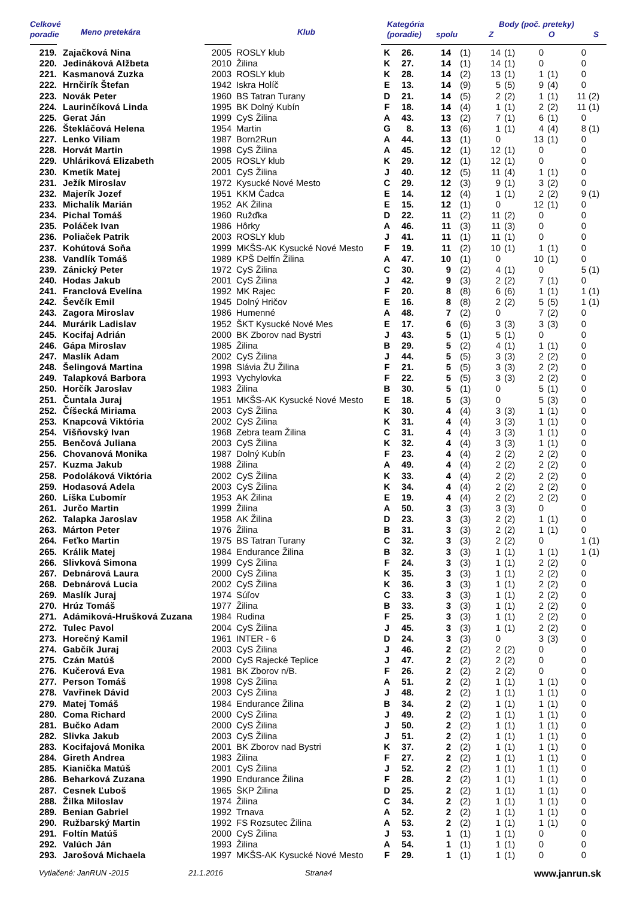| Celkové | Meno pretekára | | Klub | Kategória | | | Body (poč. preteky) | | | | | | | |
| --- | --- | --- | --- | --- | --- | --- | --- | --- | --- | --- | --- | --- | --- | --- |
| poradie | | | | (poradie) | | spolu | | Z | | O | | S | | |
| 219. | Zajačková Nina | 2005 | ROSLY klub | K | 26. | 14 | (1) | 14 | (1) | 0 | | 0 | | |
| 220. | Jedináková Alžbeta | 2010 | Žilina | K | 27. | 14 | (1) | 14 | (1) | 0 | | 0 | | |
| 221. | Kasmanová Zuzka | 2003 | ROSLY klub | K | 28. | 14 | (2) | 13 | (1) | 1 | (1) | 0 | | |
| 222. | Hrnčirík Štefan | 1942 | Iskra Holíč | E | 13. | 14 | (9) | 5 | (5) | 9 | (4) | 0 | | |
| 223. | Novák Peter | 1960 | BS Tatran Turany | D | 21. | 14 | (5) | 2 | (2) | 1 | (1) | 11 | (2) | |
| 224. | Laurinčíková Linda | 1995 | BK Dolný Kubín | F | 18. | 14 | (4) | 1 | (1) | 2 | (2) | 11 | (1) | |
| 225. | Gerat Ján | 1999 | CyS Žilina | A | 43. | 13 | (2) | 7 | (1) | 6 | (1) | 0 | | |
| 226. | Štekláčová Helena | 1954 | Martin | G | 8. | 13 | (6) | 1 | (1) | 4 | (4) | 8 | (1) | |
| 227. | Lenko Viliam | 1987 | Born2Run | A | 44. | 13 | (1) | 0 | | 13 | (1) | 0 | | |
| 228. | Horvát Martin | 1998 | CyS Žilina | A | 45. | 12 | (1) | 12 | (1) | 0 | | 0 | | |
| 229. | Uhláriková Elizabeth | 2005 | ROSLY klub | K | 29. | 12 | (1) | 12 | (1) | 0 | | 0 | | |
| 230. | Kmetík Matej | 2001 | CyS Žilina | J | 40. | 12 | (5) | 11 | (4) | 1 | (1) | 0 | | |
| 231. | Ježík Miroslav | 1972 | Kysucké Nové Mesto | C | 29. | 12 | (3) | 9 | (1) | 3 | (2) | 0 | | |
| 232. | Majerík Jozef | 1951 | KKM Čadca | E | 14. | 12 | (4) | 1 | (1) | 2 | (2) | 9 | (1) | |
| 233. | Michalík Marián | 1952 | AK Žilina | E | 15. | 12 | (1) | 0 | | 12 | (1) | 0 | | |
| 234. | Pichal Tomáš | 1960 | Ružďka | D | 22. | 11 | (2) | 11 | (2) | 0 | | 0 | | |
| 235. | Poláček Ivan | 1986 | Hôrky | A | 46. | 11 | (3) | 11 | (3) | 0 | | 0 | | |
| 236. | Poliaček Patrik | 2003 | ROSLY klub | J | 41. | 11 | (1) | 11 | (1) | 0 | | 0 | | |
| 237. | Kohútová Soňa | 1999 | MKŠS-AK Kysucké Nové Mesto | F | 19. | 11 | (2) | 10 | (1) | 1 | (1) | 0 | | |
| 238. | Vandlík Tomáš | 1989 | KPŠ Delfín Žilina | A | 47. | 10 | (1) | 0 | | 10 | (1) | 0 | | |
| 239. | Zánický Peter | 1972 | CyS Žilina | C | 30. | 9 | (2) | 4 | (1) | 0 | | 5 | (1) | |
| 240. | Hodas Jakub | 2001 | CyS Žilina | J | 42. | 9 | (3) | 2 | (2) | 7 | (1) | 0 | | |
| 241. | Franclová Evelína | 1992 | MK Rajec | F | 20. | 8 | (8) | 6 | (6) | 1 | (1) | 1 | (1) | |
| 242. | Ševčík Emil | 1945 | Dolný Hričov | E | 16. | 8 | (8) | 2 | (2) | 5 | (5) | 1 | (1) | |
| 243. | Zagora Miroslav | 1986 | Humenné | A | 48. | 7 | (2) | 0 | | 7 | (2) | 0 | | |
| 244. | Murárik Ladislav | 1952 | ŠKT Kysucké Nové Mes | E | 17. | 6 | (6) | 3 | (3) | 3 | (3) | 0 | | |
| 245. | Kocifaj Adrián | 2000 | BK Zborov nad Bystri | J | 43. | 5 | (1) | 5 | (1) | 0 | | 0 | | |
| 246. | Gápa Miroslav | 1985 | Žilina | B | 29. | 5 | (2) | 4 | (1) | 1 | (1) | 0 | | |
| 247. | Maslík Adam | 2002 | CyS Žilina | J | 44. | 5 | (5) | 3 | (3) | 2 | (2) | 0 | | |
| 248. | Šelingová Martina | 1998 | Slávia ŽU Žilina | F | 21. | 5 | (5) | 3 | (3) | 2 | (2) | 0 | | |
| 249. | Talapková Barbora | 1993 | Vychylovka | F | 22. | 5 | (5) | 3 | (3) | 2 | (2) | 0 | | |
| 250. | Horčík Jaroslav | 1983 | Žilina | B | 30. | 5 | (1) | 0 | | 5 | (1) | 0 | | |
| 251. | Čuntala Juraj | 1951 | MKŠS-AK Kysucké Nové Mesto | E | 18. | 5 | (3) | 0 | | 5 | (3) | 0 | | |
| 252. | Číšecká Miriama | 2003 | CyS Žilina | K | 30. | 4 | (4) | 3 | (3) | 1 | (1) | 0 | | |
| 253. | Knapcová Viktória | 2002 | CyS Žilina | K | 31. | 4 | (4) | 3 | (3) | 1 | (1) | 0 | | |
| 254. | Višňovský Ivan | 1968 | Zebra team Žilina | C | 31. | 4 | (4) | 3 | (3) | 1 | (1) | 0 | | |
| 255. | Benčová Juliana | 2003 | CyS Žilina | K | 32. | 4 | (4) | 3 | (3) | 1 | (1) | 0 | | |
| 256. | Chovanová Monika | 1987 | Dolný Kubín | F | 23. | 4 | (4) | 2 | (2) | 2 | (2) | 0 | | |
| 257. | Kuzma Jakub | 1988 | Žilina | A | 49. | 4 | (4) | 2 | (2) | 2 | (2) | 0 | | |
| 258. | Podoláková Viktória | 2002 | CyS Žilina | K | 33. | 4 | (4) | 2 | (2) | 2 | (2) | 0 | | |
| 259. | Hodasová Adela | 2003 | CyS Žilina | K | 34. | 4 | (4) | 2 | (2) | 2 | (2) | 0 | | |
| 260. | Líška Ľubomír | 1953 | AK Žilina | E | 19. | 4 | (4) | 2 | (2) | 2 | (2) | 0 | | |
| 261. | Jurčo Martin | 1999 | Žilina | A | 50. | 3 | (3) | 3 | (3) | 0 | | 0 | | |
| 262. | Talapka Jaroslav | 1958 | AK Žilina | D | 23. | 3 | (3) | 2 | (2) | 1 | (1) | 0 | | |
| 263. | Márton Peter | 1976 | Žilina | B | 31. | 3 | (3) | 2 | (2) | 1 | (1) | 0 | | |
| 264. | Feťko Martin | 1975 | BS Tatran Turany | C | 32. | 3 | (3) | 2 | (2) | 0 | | 1 | (1) | |
| 265. | Králik Matej | 1984 | Endurance Žilina | B | 32. | 3 | (3) | 1 | (1) | 1 | (1) | 1 | (1) | |
| 266. | Slivková Simona | 1999 | CyS Žilina | F | 24. | 3 | (3) | 1 | (1) | 2 | (2) | 0 | | |
| 267. | Debnárová Laura | 2000 | CyS Žilina | K | 35. | 3 | (3) | 1 | (1) | 2 | (2) | 0 | | |
| 268. | Debnárová Lucia | 2002 | CyS Žilina | K | 36. | 3 | (3) | 1 | (1) | 2 | (2) | 0 | | |
| 269. | Maslík Juraj | 1974 | Súľov | C | 33. | 3 | (3) | 1 | (1) | 2 | (2) | 0 | | |
| 270. | Hrúz Tomáš | 1977 | Žilina | B | 33. | 3 | (3) | 1 | (1) | 2 | (2) | 0 | | |
| 271. | Adámiková-Hrušková Zuzana | 1984 | Rudina | F | 25. | 3 | (3) | 1 | (1) | 2 | (2) | 0 | | |
| 272. | Tulec Pavol | 2004 | CyS Žilina | J | 45. | 3 | (3) | 1 | (1) | 2 | (2) | 0 | | |
| 273. | Horečný Kamil | 1961 | INTER - 6 | D | 24. | 3 | (3) | 0 | | 3 | (3) | 0 | | |
| 274. | Gabčík Juraj | 2003 | CyS Žilina | J | 46. | 2 | (2) | 2 | (2) | 0 | | 0 | | |
| 275. | Czán Matúš | 2000 | CyS Rajecké Teplice | J | 47. | 2 | (2) | 2 | (2) | 0 | | 0 | | |
| 276. | Kučerová Eva | 1981 | BK Zborov n/B. | F | 26. | 2 | (2) | 2 | (2) | 0 | | 0 | | |
| 277. | Person Tomáš | 1998 | CyS Žilina | A | 51. | 2 | (2) | 1 | (1) | 1 | (1) | 0 | | |
| 278. | Vavřinek Dávid | 2003 | CyS Žilina | J | 48. | 2 | (2) | 1 | (1) | 1 | (1) | 0 | | |
| 279. | Matej Tomáš | 1984 | Endurance Žilina | B | 34. | 2 | (2) | 1 | (1) | 1 | (1) | 0 | | |
| 280. | Coma Richard | 2000 | CyS Žilina | J | 49. | 2 | (2) | 1 | (1) | 1 | (1) | 0 | | |
| 281. | Bučko Adam | 2000 | CyS Žilina | J | 50. | 2 | (2) | 1 | (1) | 1 | (1) | 0 | | |
| 282. | Slivka Jakub | 2003 | CyS Žilina | J | 51. | 2 | (2) | 1 | (1) | 1 | (1) | 0 | | |
| 283. | Kocifajová Monika | 2001 | BK Zborov nad Bystri | K | 37. | 2 | (2) | 1 | (1) | 1 | (1) | 0 | | |
| 284. | Gireth Andrea | 1983 | Žilina | F | 27. | 2 | (2) | 1 | (1) | 1 | (1) | 0 | | |
| 285. | Kianička Matúš | 2001 | CyS Žilina | J | 52. | 2 | (2) | 1 | (1) | 1 | (1) | 0 | | |
| 286. | Beharková Zuzana | 1990 | Endurance Žilina | F | 28. | 2 | (2) | 1 | (1) | 1 | (1) | 0 | | |
| 287. | Cesnek Ľuboš | 1965 | ŠKP Žilina | D | 25. | 2 | (2) | 1 | (1) | 1 | (1) | 0 | | |
| 288. | Žilka Miloslav | 1974 | Žilina | C | 34. | 2 | (2) | 1 | (1) | 1 | (1) | 0 | | |
| 289. | Benian Gabriel | 1992 | Trnava | A | 52. | 2 | (2) | 1 | (1) | 1 | (1) | 0 | | |
| 290. | Ružbarský Martin | 1992 | FS Rozsutec Žilina | A | 53. | 2 | (2) | 1 | (1) | 1 | (1) | 0 | | |
| 291. | Foltín Matúš | 2000 | CyS Žilina | J | 53. | 1 | (1) | 1 | (1) | 0 | | 0 | | |
| 292. | Valúch Ján | 1993 | Žilina | A | 54. | 1 | (1) | 1 | (1) | 0 | | 0 | | |
| 293. | Jarošová Michaela | 1997 | MKŠS-AK Kysucké Nové Mesto | F | 29. | 1 | (1) | 1 | (1) | 0 | | 0 | | |
Vytlačené: JanRUN -2015 21.1.2016 Strana4 www.janrun.sk